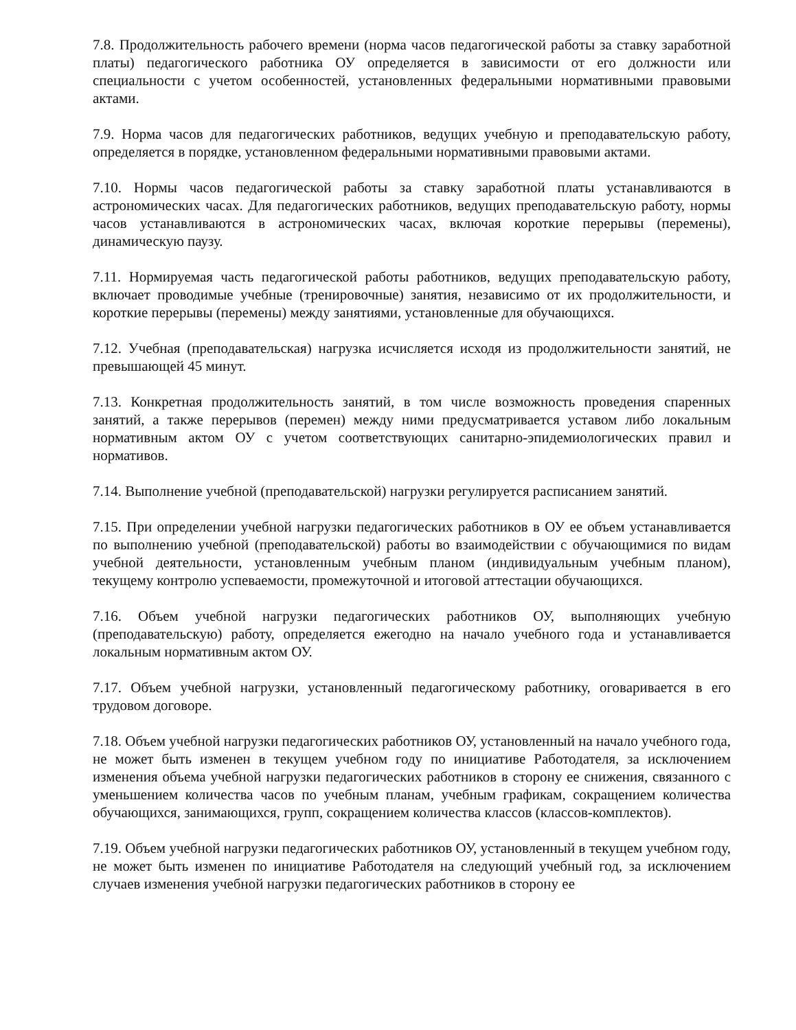7.8. Продолжительность рабочего времени (норма часов педагогической работы за ставку заработной платы) педагогического работника ОУ определяется в зависимости от его должности или специальности с учетом особенностей, установленных федеральными нормативными правовыми актами.
7.9. Норма часов для педагогических работников, ведущих учебную и преподавательскую работу, определяется в порядке, установленном федеральными нормативными правовыми актами.
7.10. Нормы часов педагогической работы за ставку заработной платы устанавливаются в астрономических часах. Для педагогических работников, ведущих преподавательскую работу, нормы часов устанавливаются в астрономических часах, включая короткие перерывы (перемены), динамическую паузу.
7.11. Нормируемая часть педагогической работы работников, ведущих преподавательскую работу, включает проводимые учебные (тренировочные) занятия, независимо от их продолжительности, и короткие перерывы (перемены) между занятиями, установленные для обучающихся.
7.12. Учебная (преподавательская) нагрузка исчисляется исходя из продолжительности занятий, не превышающей 45 минут.
7.13. Конкретная продолжительность занятий, в том числе возможность проведения спаренных занятий, а также перерывов (перемен) между ними предусматривается уставом либо локальным нормативным актом ОУ с учетом соответствующих санитарно-эпидемиологических правил и нормативов.
7.14. Выполнение учебной (преподавательской) нагрузки регулируется расписанием занятий.
7.15. При определении учебной нагрузки педагогических работников в ОУ ее объем устанавливается по выполнению учебной (преподавательской) работы во взаимодействии с обучающимися по видам учебной деятельности, установленным учебным планом (индивидуальным учебным планом), текущему контролю успеваемости, промежуточной и итоговой аттестации обучающихся.
7.16. Объем учебной нагрузки педагогических работников ОУ, выполняющих учебную (преподавательскую) работу, определяется ежегодно на начало учебного года и устанавливается локальным нормативным актом ОУ.
7.17. Объем учебной нагрузки, установленный педагогическому работнику, оговаривается в его трудовом договоре.
7.18. Объем учебной нагрузки педагогических работников ОУ, установленный на начало учебного года, не может быть изменен в текущем учебном году по инициативе Работодателя, за исключением изменения объема учебной нагрузки педагогических работников в сторону ее снижения, связанного с уменьшением количества часов по учебным планам, учебным графикам, сокращением количества обучающихся, занимающихся, групп, сокращением количества классов (классов-комплектов).
7.19. Объем учебной нагрузки педагогических работников ОУ, установленный в текущем учебном году, не может быть изменен по инициативе Работодателя на следующий учебный год, за исключением случаев изменения учебной нагрузки педагогических работников в сторону ее